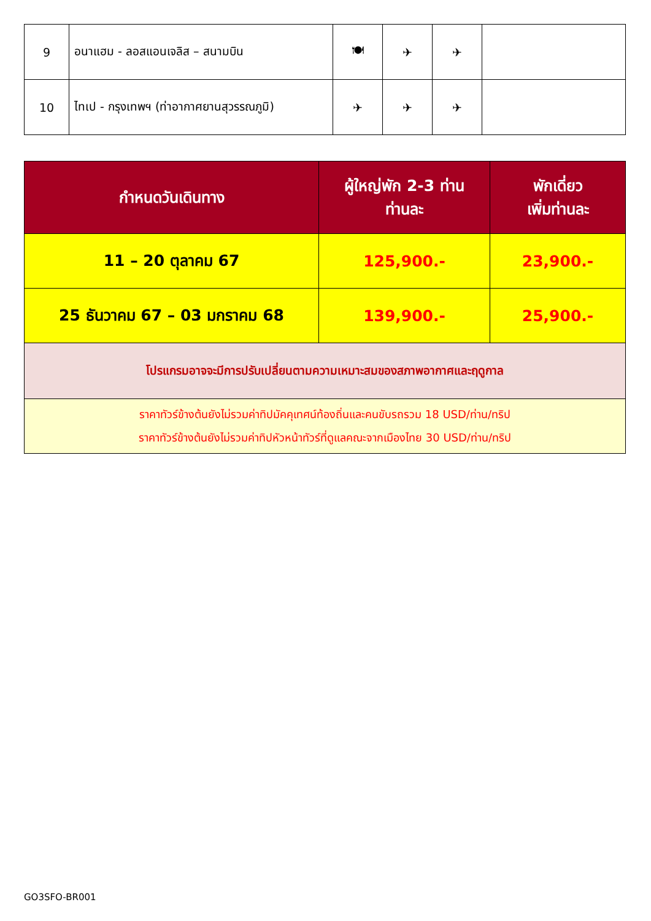| 9 | อนาแฮม - ลอสแอนเจลิส – สนามบิน | 🍽 | ✈ | ✈ | |
| 10 | ไทเป - กรุงเทพฯ (ท่าอากาศยานสุวรรณภูมิ) | ✈ | ✈ | ✈ | |
| กำหนดวันเดินทาง | ผู้ใหญ่พัก 2-3 ท่าน ท่านละ | พักเดี่ยว เพิ่มท่านละ |
| --- | --- | --- |
| 11 – 20 ตุลาคม 67 | 125,900.- | 23,900.- |
| 25 ธันวาคม 67 – 03 มกราคม 68 | 139,900.- | 25,900.- |
| โปรแกรมอาจจะมีการปรับเปลี่ยนตามความเหมาะสมของสภาพอากาศและฤดูกาล | | |
| ราคาทัวร์ข้างต้นยังไม่รวมค่าทิปมัคคุเทศน์ท้องถิ่นและคนขับรถรวม 18 USD/ท่าน/ทริป ราคาทัวร์ข้างต้นยังไม่รวมค่าทิปหัวหน้าทัวร์ที่ดูแลคณะจากเมืองไทย 30 USD/ท่าน/ทริป | | |
GO3SFO-BR001